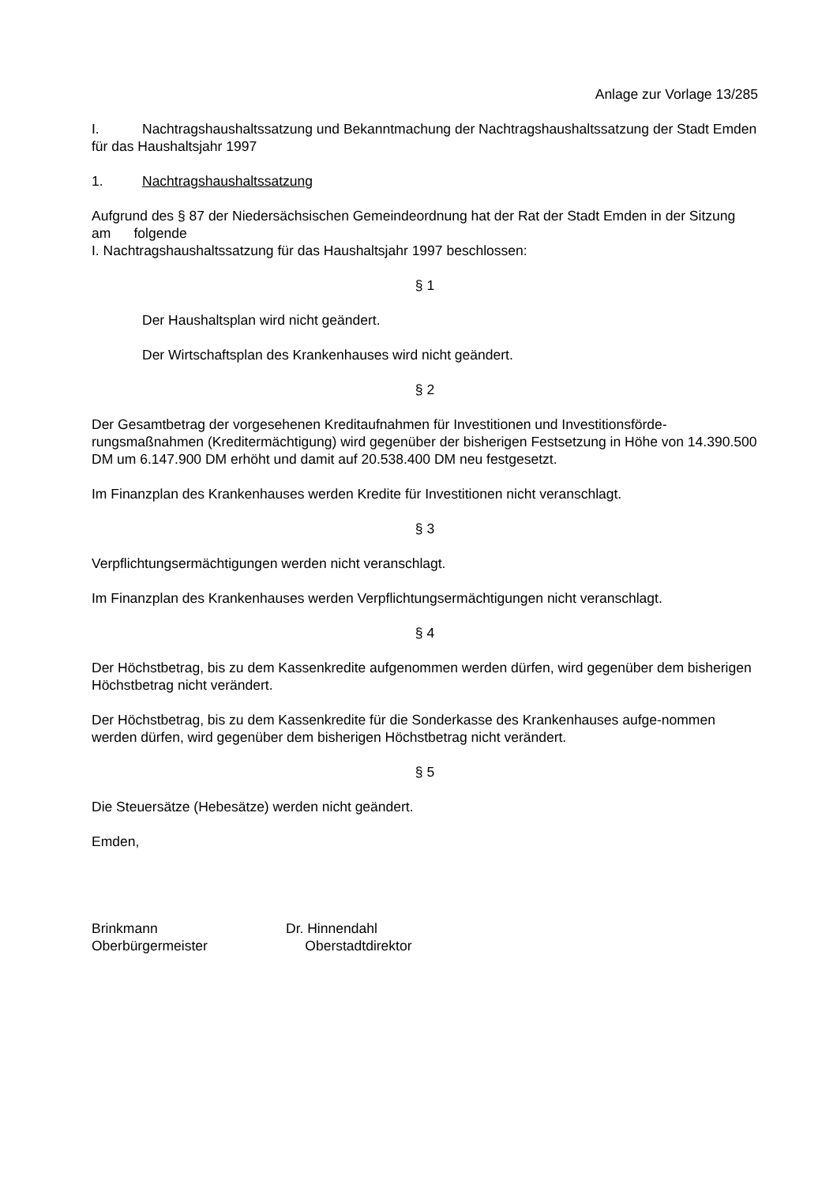Anlage zur Vorlage 13/285
I. Nachtragshaushaltssatzung und Bekanntmachung der Nachtragshaushaltssatzung der Stadt Emden für das Haushaltsjahr 1997
1. Nachtragshaushaltssatzung
Aufgrund des § 87 der Niedersächsischen Gemeindeordnung hat der Rat der Stadt Emden in der Sitzung am folgende
I. Nachtragshaushaltssatzung für das Haushaltsjahr 1997 beschlossen:
§ 1
Der Haushaltsplan wird nicht geändert.
Der Wirtschaftsplan des Krankenhauses wird nicht geändert.
§ 2
Der Gesamtbetrag der vorgesehenen Kreditaufnahmen für Investitionen und Investitionsförde-rungsmaßnahmen (Kreditermächtigung) wird gegenüber der bisherigen Festsetzung in Höhe von 14.390.500 DM um 6.147.900 DM erhöht und damit auf 20.538.400 DM neu festgesetzt.
Im Finanzplan des Krankenhauses werden Kredite für Investitionen nicht veranschlagt.
§ 3
Verpflichtungsermächtigungen werden nicht veranschlagt.
Im Finanzplan des Krankenhauses werden Verpflichtungsermächtigungen nicht veranschlagt.
§ 4
Der Höchstbetrag, bis zu dem Kassenkredite aufgenommen werden dürfen, wird gegenüber dem bisherigen Höchstbetrag nicht verändert.
Der Höchstbetrag, bis zu dem Kassenkredite für die Sonderkasse des Krankenhauses aufge-nommen werden dürfen, wird gegenüber dem bisherigen Höchstbetrag nicht verändert.
§ 5
Die Steuersätze (Hebesätze) werden nicht geändert.
Emden,
Brinkmann
Oberbürgermeister
Dr. Hinnendahl
Oberstadtdirektor